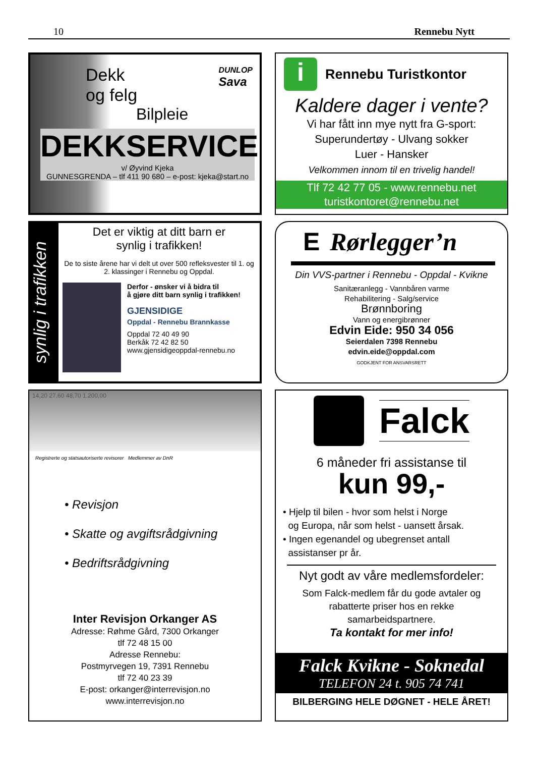10 Rennebu Nytt
Dekk
og felg
Bilpleie
DUNLOP
Sava
DEKKSERVICE
v/ Øyvind Kjeka
GUNNESGRENDA – tlf 411 90 680 – e-post: kjeka@start.no
i
Rennebu Turistkontor
Kaldere dager i vente?
Vi har fått inn mye nytt fra G-sport:
Superundertøy - Ulvang sokker
Luer - Hansker
Velkommen innom til en trivelig handel!
Tlf 72 42 77 05 - www.rennebu.net
turistkontoret@rennebu.net
synlig i trafikken
Det er viktig at ditt barn er
synlig i trafikken!
De to siste årene har vi delt ut over 500 refleksvester til 1. og 2. klassinger i Rennebu og Oppdal.
Derfor - ønsker vi å bidra til
å gjøre ditt barn synlig i trafikken!
GJENSIDIGE
Oppdal - Rennebu Brannkasse
Oppdal 72 40 49 90
Berkåk 72 42 82 50
www.gjensidigeoppdal-rennebu.no
E Rørlegger’n
Din VVS-partner i Rennebu - Oppdal - Kvikne
Sanitæranlegg - Vannbåren varme
Rehabilitering - Salg/service
Brønnboring
Vann og energibrønner
Edvin Eide: 950 34 056
Seierdalen 7398 Rennebu
edvin.eide@oppdal.com
GODKJENT FOR ANSVARSRETT
14,20 27,60 48,70 1.200,00
Registrerte og statsautoriserte revisorer Medlemmer av DnR
• Revisjon
• Skatte og avgiftsrådgivning
• Bedriftsrådgivning
Inter Revisjon Orkanger AS
Adresse: Røhme Gård, 7300 Orkanger
tlf 72 48 15 00
Adresse Rennebu:
Postmyrvegen 19, 7391 Rennebu
tlf 72 40 23 39
E-post: orkanger@interrevisjon.no
www.interrevisjon.no
Falck
6 måneder fri assistanse til
kun 99,-
• Hjelp til bilen - hvor som helst i Norge
og Europa, når som helst - uansett årsak.
• Ingen egenandel og ubegrenset antall
assistanser pr år.
Nyt godt av våre medlemsfordeler:
Som Falck-medlem får du gode avtaler og
rabatterte priser hos en rekke
samarbeidspartnere.
Ta kontakt for mer info!
Falck Kvikne - Soknedal
TELEFON 24 t. 905 74 741
BILBERGING HELE DØGNET - HELE ÅRET!